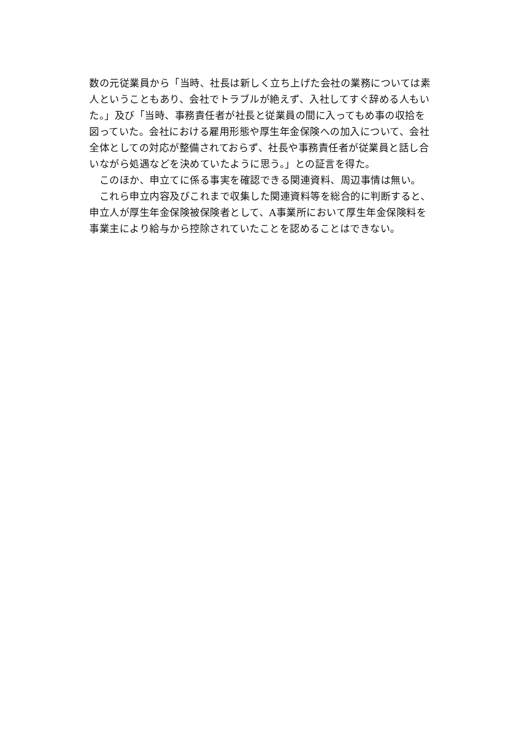数の元従業員から「当時、社長は新しく立ち上げた会社の業務については素
人ということもあり、会社でトラブルが絶えず、入社してすぐ辞める人もい
た。」及び「当時、事務責任者が社長と従業員の間に入ってもめ事の収拾を
図っていた。会社における雇用形態や厚生年金保険への加入について、会社
全体としての対応が整備されておらず、社長や事務責任者が従業員と話し合
いながら処遇などを決めていたように思う。」との証言を得た。
　このほか、申立てに係る事実を確認できる関連資料、周辺事情は無い。
　これら申立内容及びこれまで収集した関連資料等を総合的に判断すると、
申立人が厚生年金保険被保険者として、A事業所において厚生年金保険料を
事業主により給与から控除されていたことを認めることはできない。